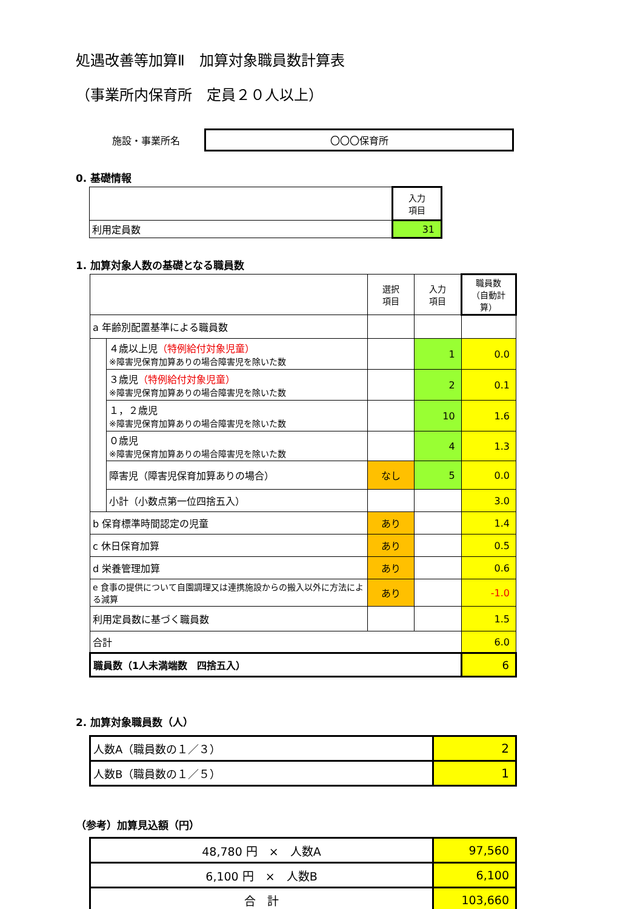処遇改善等加算Ⅱ　加算対象職員数計算表
（事業所内保育所　定員２０人以上）
施設・事業所名
〇〇〇保育所
0. 基礎情報
| | 入力 項目 |
| 利用定員数 | 31 |
1. 加算対象人数の基礎となる職員数
| | | 選択 項目 | 入力 項目 | 職員数 （自動計算） |
| a 年齢別配置基準による職員数 | | | | |
| | ４歳以上児 （特例給付対象児童） ※障害児保育加算ありの場合障害児を除いた数 | | 1 | 0.0 |
| | ３歳児 （特例給付対象児童） ※障害児保育加算ありの場合障害児を除いた数 | | 2 | 0.1 |
| | １，２歳児 ※障害児保育加算ありの場合障害児を除いた数 | | 10 | 1.6 |
| | ０歳児 ※障害児保育加算ありの場合障害児を除いた数 | | 4 | 1.3 |
| | 障害児（障害児保育加算ありの場合） | なし | 5 | 0.0 |
| | 小計（小数点第一位四捨五入） | | | 3.0 |
| b 保育標準時間認定の児童 | | あり | | 1.4 |
| c 休日保育加算 | | あり | | 0.5 |
| d 栄養管理加算 | | あり | | 0.6 |
| e 食事の提供について自園調理又は連携施設からの搬入以外に方法による減算 | | あり | | -1.0 |
| 利用定員数に基づく職員数 | | | | 1.5 |
| 合計 | | | | 6.0 |
| 職員数（1人未満端数 四捨五入） | | | | 6 |
2. 加算対象職員数（人）
| 人数A（職員数の１／３） | 2 |
| 人数B（職員数の１／５） | 1 |
（参考）加算見込額（円）
| 48,780 円 × 人数A | 97,560 |
| 6,100 円 × 人数B | 6,100 |
| 合 計 | 103,660 |